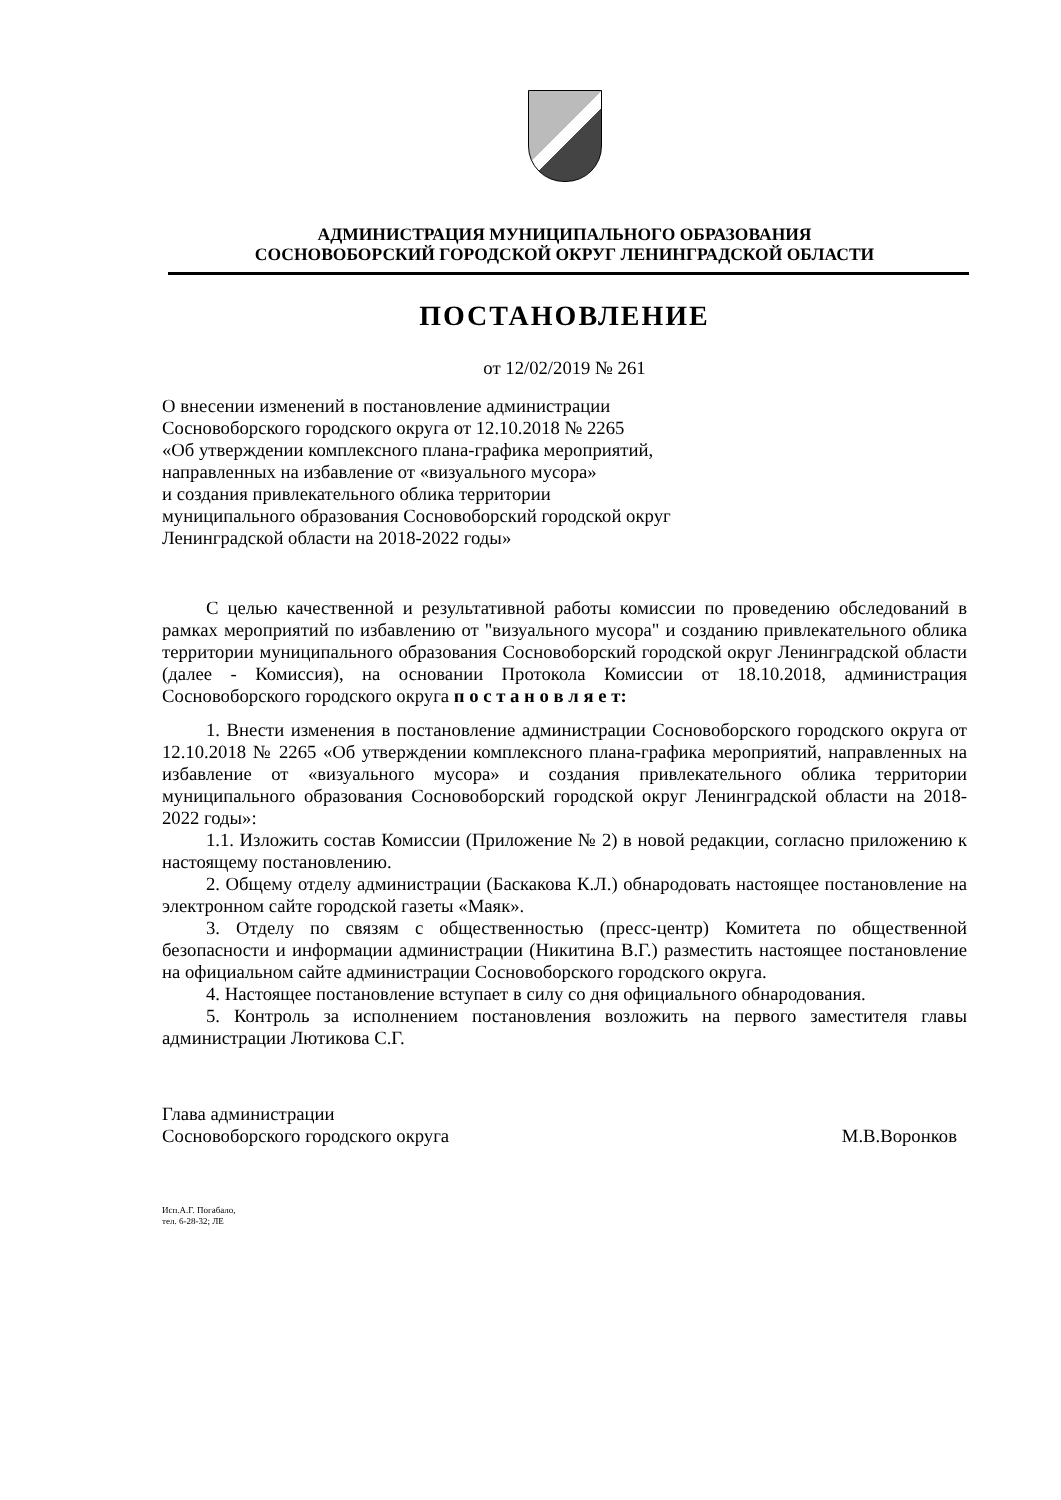АДМИНИСТРАЦИЯ МУНИЦИПАЛЬНОГО ОБРАЗОВАНИЯ
СОСНОВОБОРСКИЙ ГОРОДСКОЙ ОКРУГ ЛЕНИНГРАДСКОЙ ОБЛАСТИ
ПОСТАНОВЛЕНИЕ
от 12/02/2019 № 261
О внесении изменений в постановление администрации
Сосновоборского городского округа от 12.10.2018 № 2265
«Об утверждении комплексного плана-графика мероприятий,
направленных на избавление от «визуального мусора»
и создания привлекательного облика территории
муниципального образования Сосновоборский городской округ
Ленинградской области на 2018-2022 годы»
С целью качественной и результативной работы комиссии по проведению обследований в рамках мероприятий по избавлению от "визуального мусора" и созданию привлекательного облика территории муниципального образования Сосновоборский городской округ Ленинградской области (далее - Комиссия), на основании Протокола Комиссии от 18.10.2018, администрация Сосновоборского городского округа п о с т а н о в л я е т:
1. Внести изменения в постановление администрации Сосновоборского городского округа от 12.10.2018 № 2265 «Об утверждении комплексного плана-графика мероприятий, направленных на избавление от «визуального мусора» и создания привлекательного облика территории муниципального образования Сосновоборский городской округ Ленинградской области на 2018-2022 годы»:
1.1. Изложить состав Комиссии (Приложение № 2) в новой редакции, согласно приложению к настоящему постановлению.
2. Общему отделу администрации (Баскакова К.Л.) обнародовать настоящее постановление на электронном сайте городской газеты «Маяк».
3. Отделу по связям с общественностью (пресс-центр) Комитета по общественной безопасности и информации администрации (Никитина В.Г.) разместить настоящее постановление на официальном сайте администрации Сосновоборского городского округа.
4. Настоящее постановление вступает в силу со дня официального обнародования.
5. Контроль за исполнением постановления возложить на первого заместителя главы администрации Лютикова С.Г.
Глава администрации
Сосновоборского городского округа
М.В.Воронков
Исп.А.Г. Погабало,
тел. 6-28-32; ЛЕ